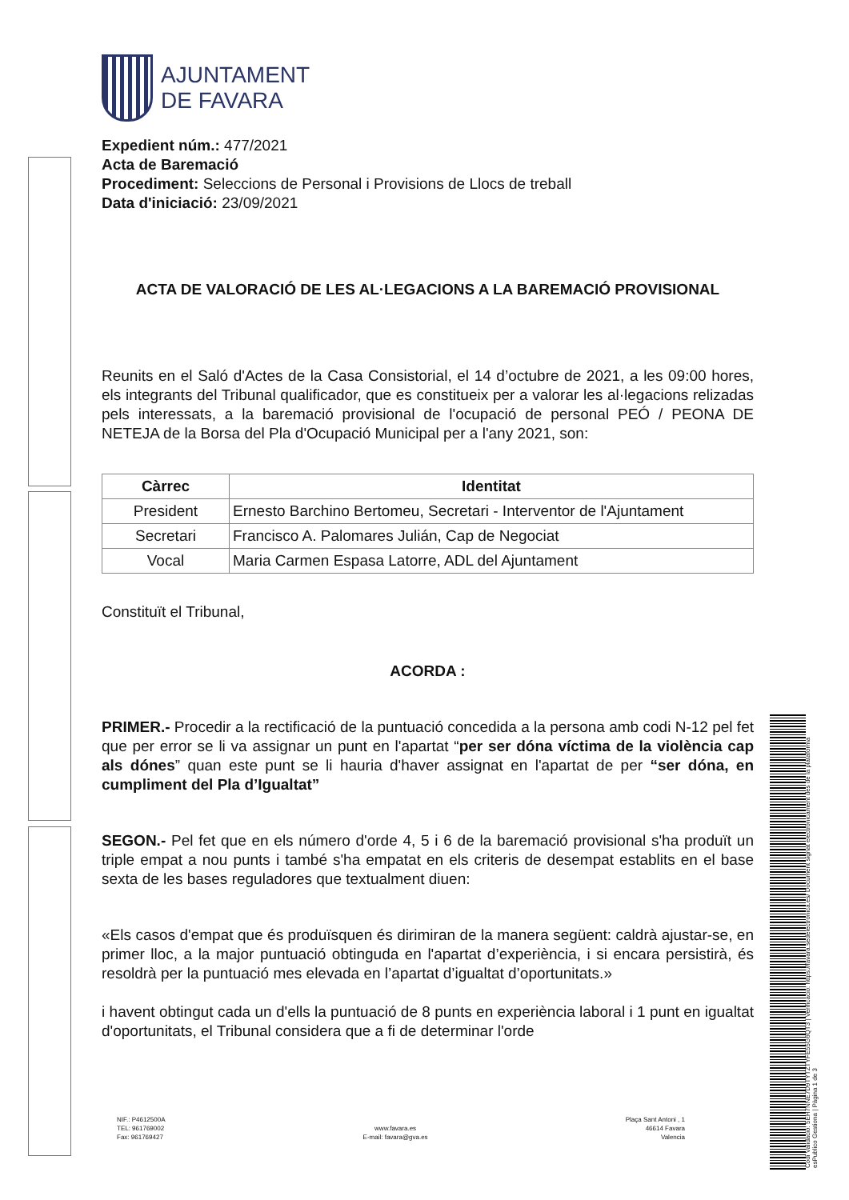Codi Validació: 5EH7NNE7D9TYTZTYFE55G6QT3 | Verificació: https://favara.sedelectronica.es/ Document signat electrònicament des de la plataforma esPublico Gestiona | Pàgina 1 de 3
AJUNTAMENT
DE FAVARA
Expedient núm.: 477/2021
Acta de Baremació
Procediment: Seleccions de Personal i Provisions de Llocs de treball
Data d'iniciació: 23/09/2021
ACTA DE VALORACIÓ DE LES AL·LEGACIONS A LA BAREMACIÓ PROVISIONAL
Reunits en el Saló d'Actes de la Casa Consistorial, el 14 d’octubre de 2021, a les 09:00 hores, els integrants del Tribunal qualificador, que es constitueix per a valorar les al·legacions relizadas pels interessats, a la baremació provisional de l'ocupació de personal PEÓ / PEONA DE NETEJA de la Borsa del Pla d'Ocupació Municipal per a l'any 2021, son:
| Càrrec | Identitat |
| --- | --- |
| President | Ernesto Barchino Bertomeu, Secretari - Interventor de l'Ajuntament |
| Secretari | Francisco A. Palomares Julián, Cap de Negociat |
| Vocal | Maria Carmen Espasa Latorre, ADL del Ajuntament |
Constituït el Tribunal,
ACORDA :
PRIMER.- Procedir a la rectificació de la puntuació concedida a la persona amb codi N-12 pel fet que per error se li va assignar un punt en l'apartat “per ser dóna víctima de la violència cap als dónes” quan este punt se li hauria d'haver assignat en l'apartat de per “ser dóna, en cumpliment del Pla d’Igualtat”
SEGON.- Pel fet que en els número d'orde 4, 5 i 6 de la baremació provisional s'ha produït un triple empat a nou punts i també s'ha empatat en els criteris de desempat establits en el base sexta de les bases reguladores que textualment diuen:
«Els casos d'empat que és produïsquen és dirimiran de la manera següent: caldrà ajustar-se, en primer lloc, a la major puntuació obtinguda en l'apartat d’experiència, i si encara persistirà, és resoldrà per la puntuació mes elevada en l’apartat d’igualtat d’oportunitats.»
i havent obtingut cada un d'ells la puntuació de 8 punts en experiència laboral i 1 punt en igualtat d'oportunitats, el Tribunal considera que a fi de determinar l'orde
NIF.: P4612500A
TEL: 961769002
Fax: 961769427
www.favara.es
E-mail: favara@gva.es
Plaça Sant Antoni , 1
46614 Favara
Valencia